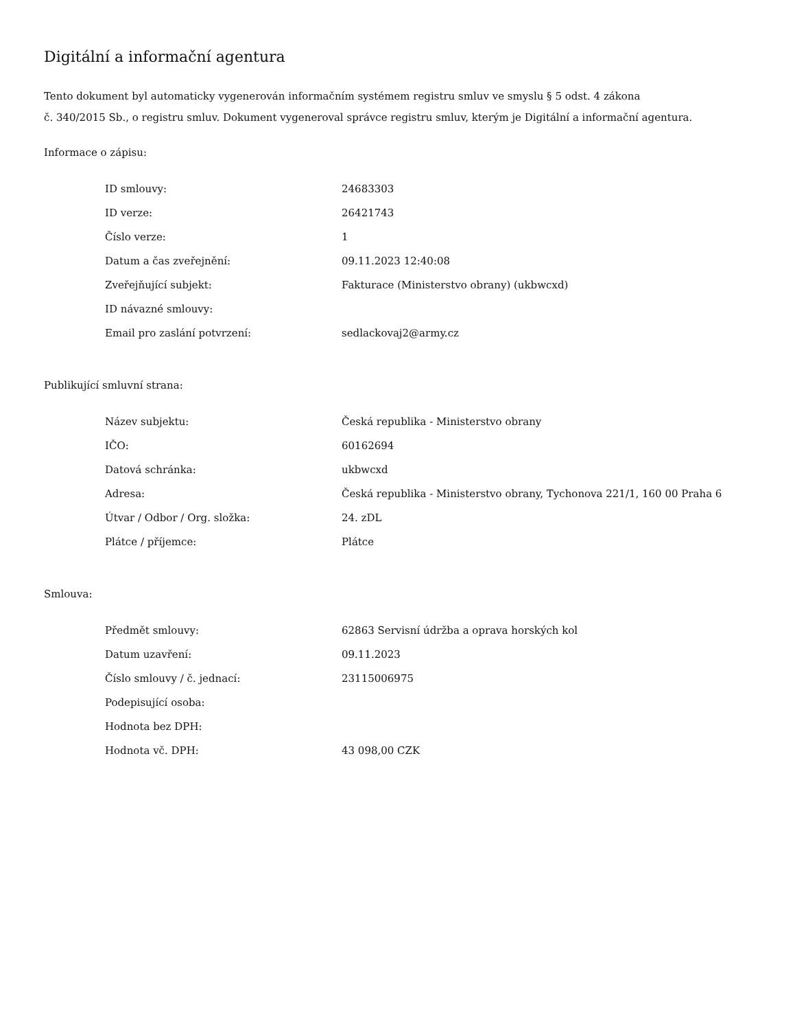Digitální a informační agentura
Tento dokument byl automaticky vygenerován informačním systémem registru smluv ve smyslu § 5 odst. 4 zákona
č. 340/2015 Sb., o registru smluv. Dokument vygeneroval správce registru smluv, kterým je Digitální a informační agentura.
Informace o zápisu:
| ID smlouvy: | 24683303 |
| ID verze: | 26421743 |
| Číslo verze: | 1 |
| Datum a čas zveřejnění: | 09.11.2023 12:40:08 |
| Zveřejňující subjekt: | Fakturace (Ministerstvo obrany) (ukbwcxd) |
| ID návazné smlouvy: | |
| Email pro zaslání potvrzení: | sedlackovaj2@army.cz |
Publikující smluvní strana:
| Název subjektu: | Česká republika - Ministerstvo obrany |
| IČO: | 60162694 |
| Datová schránka: | ukbwcxd |
| Adresa: | Česká republika - Ministerstvo obrany, Tychonova 221/1, 160 00 Praha 6 |
| Útvar / Odbor / Org. složka: | 24. zDL |
| Plátce / příjemce: | Plátce |
Smlouva:
| Předmět smlouvy: | 62863 Servisní údržba a oprava horských kol |
| Datum uzavření: | 09.11.2023 |
| Číslo smlouvy / č. jednací: | 23115006975 |
| Podepisující osoba: | |
| Hodnota bez DPH: | |
| Hodnota vč. DPH: | 43 098,00 CZK |